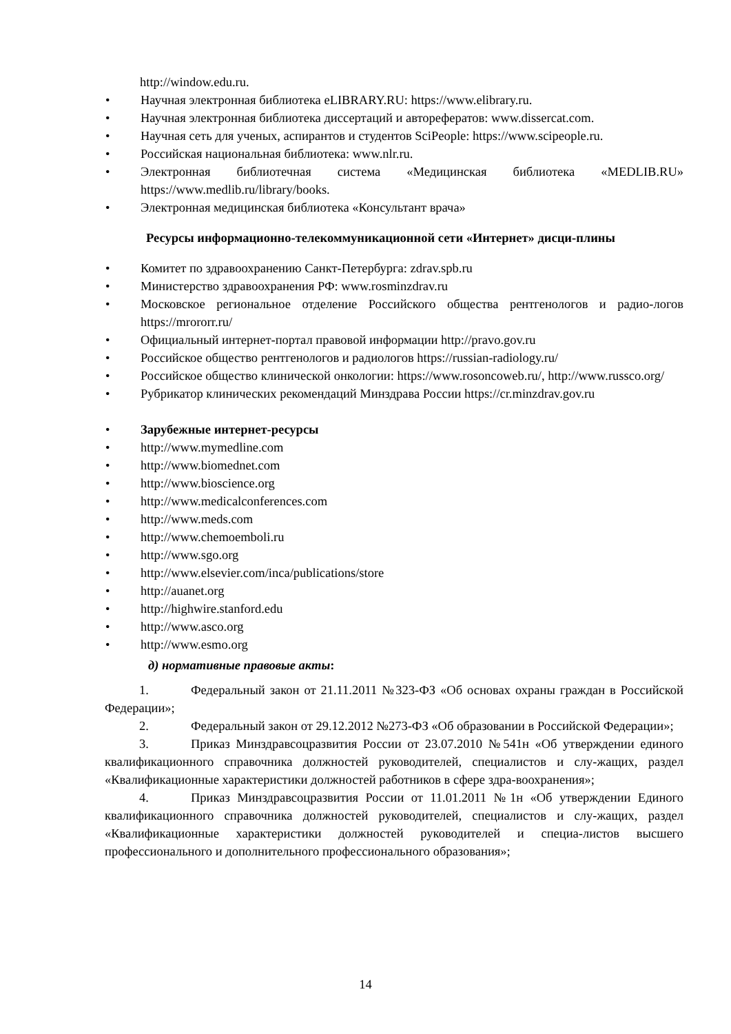http://window.edu.ru.
• Научная электронная библиотека eLIBRARY.RU: https://www.elibrary.ru.
• Научная электронная библиотека диссертаций и авторефератов: www.dissercat.com.
• Научная сеть для ученых, аспирантов и студентов SciPeople: https://www.scipeople.ru.
• Российская национальная библиотека: www.nlr.ru.
• Электронная библиотечная система «Медицинская библиотека «MEDLIB.RU» https://www.medlib.ru/library/books.
• Электронная медицинская библиотека «Консультант врача»
Ресурсы информационно-телекоммуникационной сети «Интернет» дисци-плины
• Комитет по здравоохранению Санкт-Петербурга: zdrav.spb.ru
• Министерство здравоохранения РФ: www.rosminzdrav.ru
• Московское региональное отделение Российского общества рентгенологов и радио-логов https://mrororr.ru/
• Официальный интернет-портал правовой информации http://pravo.gov.ru
• Российское общество рентгенологов и радиологов https://russian-radiology.ru/
• Российское общество клинической онкологии: https://www.rosoncoweb.ru/, http://www.russco.org/
• Рубрикатор клинических рекомендаций Минздрава России https://cr.minzdrav.gov.ru
• Зарубежные интернет-ресурсы
• http://www.mymedline.com
• http://www.biomednet.com
• http://www.bioscience.org
• http://www.medicalconferences.com
• http://www.meds.com
• http://www.chemoemboli.ru
• http://www.sgo.org
• http://www.elsevier.com/inca/publications/store
• http://auanet.org
• http://highwire.stanford.edu
• http://www.asco.org
• http://www.esmo.org
д) нормативные правовые акты:
1. Федеральный закон от 21.11.2011 №323-ФЗ «Об основах охраны граждан в Российской Федерации»;
2. Федеральный закон от 29.12.2012 №273-ФЗ «Об образовании в Российской Федерации»;
3. Приказ Минздравсоцразвития России от 23.07.2010 №541н «Об утверждении единого квалификационного справочника должностей руководителей, специалистов и слу-жащих, раздел «Квалификационные характеристики должностей работников в сфере здра-воохранения»;
4. Приказ Минздравсоцразвития России от 11.01.2011 №1н «Об утверждении Единого квалификационного справочника должностей руководителей, специалистов и слу-жащих, раздел «Квалификационные характеристики должностей руководителей и специа-листов высшего профессионального и дополнительного профессионального образования»;
14